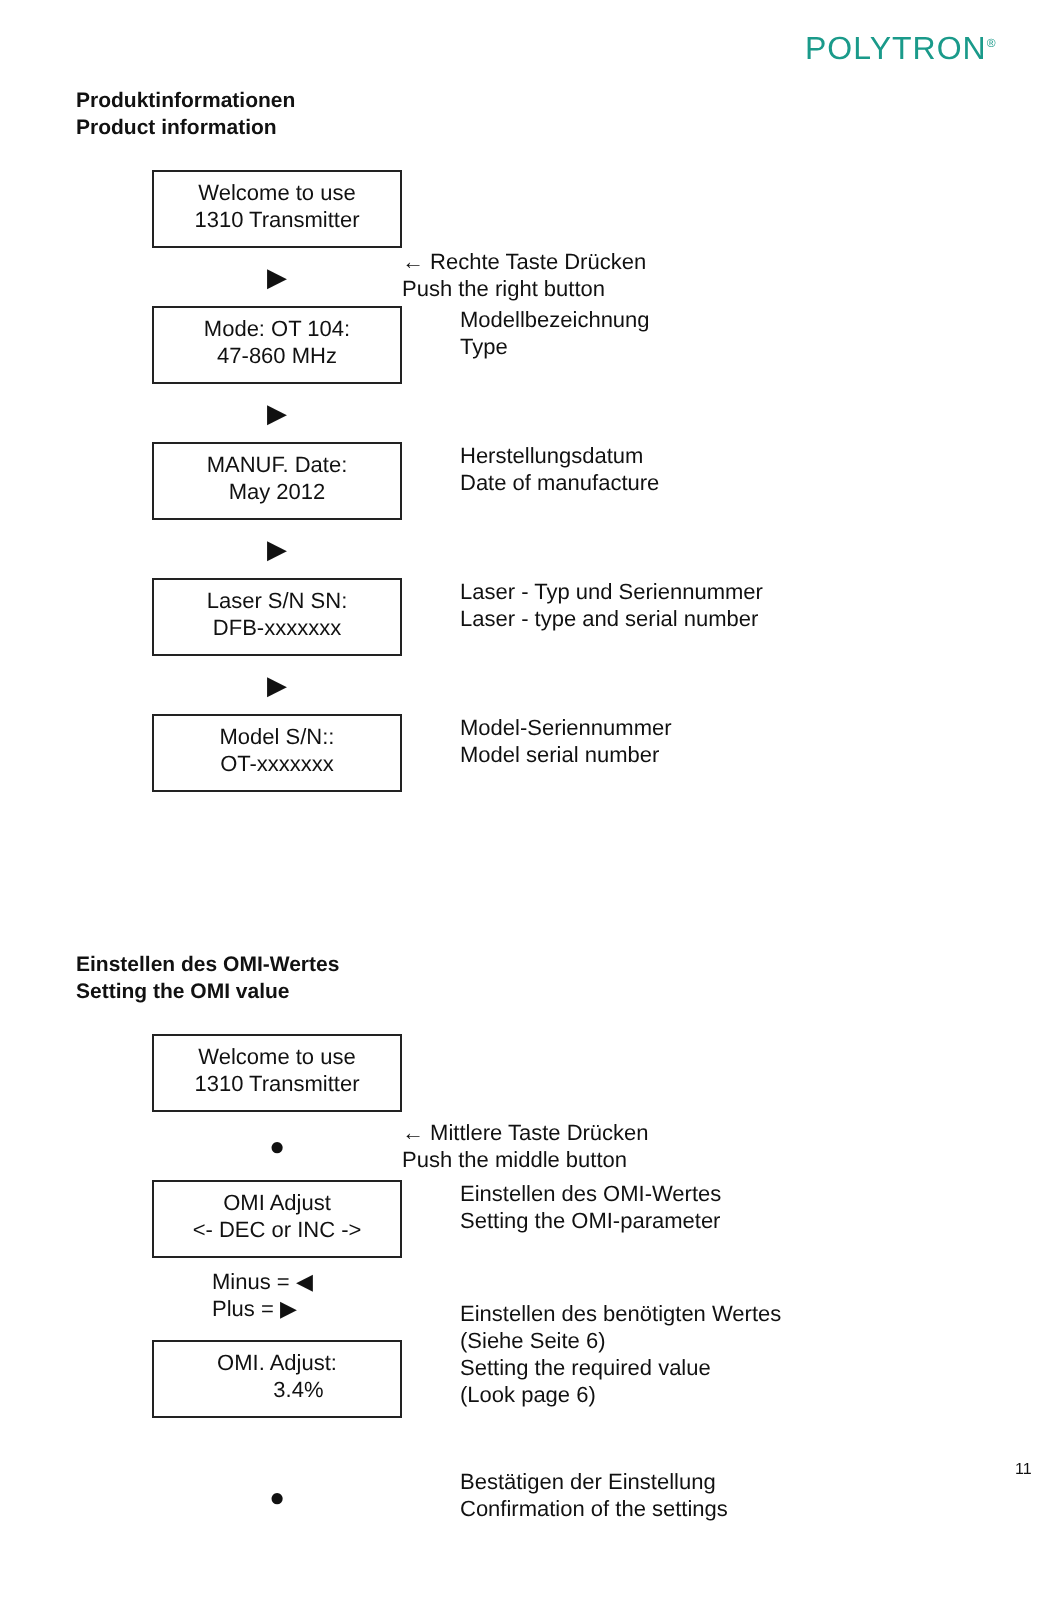POLYTRON<sup>®</sup>
Produktinformationen
Product information
Welcome to use
1310 Transmitter
▶
← Rechte Taste Drücken
Push the right button
Mode: OT 104:
47-860 MHz
▶
Modellbezeichnung
Type
MANUF. Date:
May 2012
▶
Herstellungsdatum
Date of manufacture
Laser S/N SN:
DFB-xxxxxxx
▶
Laser - Typ und Seriennummer
Laser - type and serial number
Model S/N::
OT-xxxxxxx
Model-Seriennummer
Model serial number
Einstellen des OMI-Wertes
Setting the OMI value
Welcome to use
1310 Transmitter
●
← Mittlere Taste Drücken
Push the middle button
OMI Adjust
<- DEC or INC ->
Minus = ◀
Plus = ▶
Einstellen des OMI-Wertes
Setting the OMI-parameter
OMI. Adjust:
3.4%
Einstellen des benötigten Wertes
(Siehe Seite 6)
Setting the required value
(Look page 6)
●
Bestätigen der Einstellung
Confirmation of the settings
11